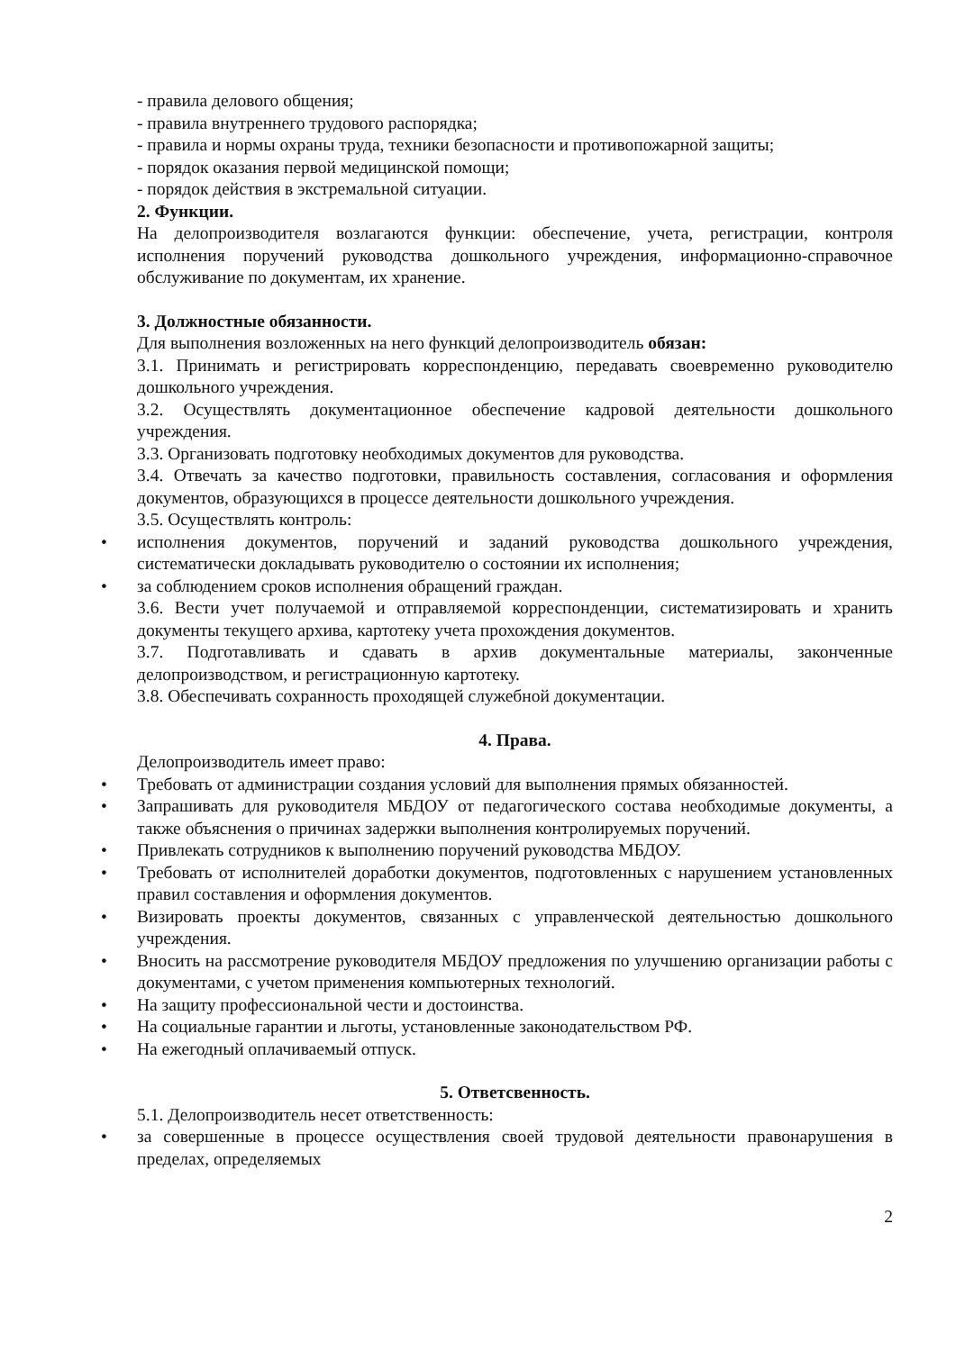- правила делового общения;
- правила внутреннего трудового распорядка;
- правила и нормы охраны труда, техники безопасности и противопожарной защиты;
- порядок оказания первой медицинской помощи;
- порядок действия в экстремальной ситуации.
2. Функции.
На делопроизводителя возлагаются функции: обеспечение, учета, регистрации, контроля исполнения поручений руководства дошкольного учреждения, информационно-справочное обслуживание по документам, их хранение.
3. Должностные обязанности.
Для выполнения возложенных на него функций делопроизводитель обязан:
3.1. Принимать и регистрировать корреспонденцию, передавать своевременно руководителю дошкольного учреждения.
3.2. Осуществлять документационное обеспечение кадровой деятельности дошкольного учреждения.
3.3. Организовать подготовку необходимых документов для руководства.
3.4. Отвечать за качество подготовки, правильность составления, согласования и оформления документов, образующихся в процессе деятельности дошкольного учреждения.
3.5. Осуществлять контроль:
• исполнения документов, поручений и заданий руководства дошкольного учреждения, систематически докладывать руководителю о состоянии их исполнения;
• за соблюдением сроков исполнения обращений граждан.
3.6. Вести учет получаемой и отправляемой корреспонденции, систематизировать и хранить документы текущего архива, картотеку учета прохождения документов.
3.7. Подготавливать и сдавать в архив документальные материалы, законченные делопроизводством, и регистрационную картотеку.
3.8. Обеспечивать сохранность проходящей служебной документации.
4. Права.
Делопроизводитель имеет право:
• Требовать от администрации создания условий для выполнения прямых обязанностей.
• Запрашивать для руководителя МБДОУ от педагогического состава необходимые документы, а также объяснения о причинах задержки выполнения контролируемых поручений.
• Привлекать сотрудников к выполнению поручений руководства МБДОУ.
• Требовать от исполнителей доработки документов, подготовленных с нарушением установленных правил составления и оформления документов.
• Визировать проекты документов, связанных с управленческой деятельностью дошкольного учреждения.
• Вносить на рассмотрение руководителя МБДОУ предложения по улучшению организации работы с документами, с учетом применения компьютерных технологий.
• На защиту профессиональной чести и достоинства.
• На социальные гарантии и льготы, установленные законодательством РФ.
• На ежегодный оплачиваемый отпуск.
5. Ответсвенность.
5.1. Делопроизводитель несет ответственность:
• за совершенные в процессе осуществления своей трудовой деятельности правонарушения в пределах, определяемых
2